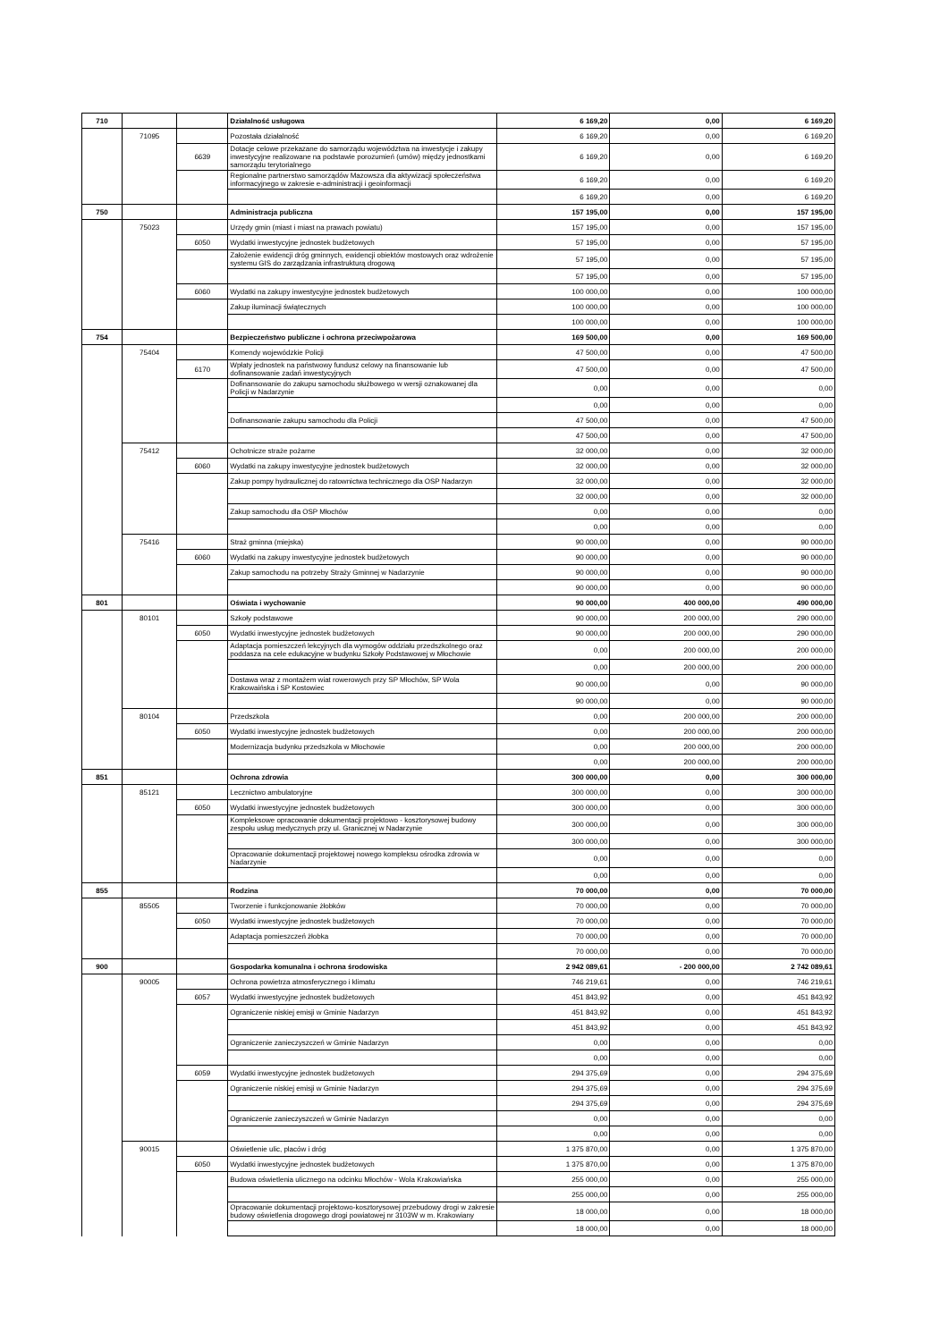| 710 | | | Działalność usługowa | 6 169,20 | 0,00 | 6 169,20 |
| | 71095 | | Pozostała działalność | 6 169,20 | 0,00 | 6 169,20 |
| | | 6639 | Dotacje celowe przekazane do samorządu województwa na inwestycje i zakupy inwestycyjne realizowane na podstawie porozumień (umów) między jednostkami samorządu terytorialnego | 6 169,20 | 0,00 | 6 169,20 |
| | | | Regionalne partnerstwo samorządów Mazowsza dla aktywizacji społeczeństwa informacyjnego w zakresie e-administracji i geoinformacji | 6 169,20 | 0,00 | 6 169,20 |
| | | | | 6 169,20 | 0,00 | 6 169,20 |
| 750 | | | Administracja publiczna | 157 195,00 | 0,00 | 157 195,00 |
| | 75023 | | Urzędy gmin (miast i miast na prawach powiatu) | 157 195,00 | 0,00 | 157 195,00 |
| | | 6050 | Wydatki inwestycyjne jednostek budżetowych | 57 195,00 | 0,00 | 57 195,00 |
| | | | Założenie ewidencji dróg gminnych, ewidencji obiektów mostowych oraz wdrożenie systemu GIS do zarządzania infrastrukturą drogową | 57 195,00 | 0,00 | 57 195,00 |
| | | | | 57 195,00 | 0,00 | 57 195,00 |
| | | 6060 | Wydatki na zakupy inwestycyjne jednostek budżetowych | 100 000,00 | 0,00 | 100 000,00 |
| | | | Zakup iluminacji świątecznych | 100 000,00 | 0,00 | 100 000,00 |
| | | | | 100 000,00 | 0,00 | 100 000,00 |
| 754 | | | Bezpieczeństwo publiczne i ochrona przeciwpożarowa | 169 500,00 | 0,00 | 169 500,00 |
| | 75404 | | Komendy wojewódzkie Policji | 47 500,00 | 0,00 | 47 500,00 |
| | | 6170 | Wpłaty jednostek na państwowy fundusz celowy na finansowanie lub dofinansowanie zadań inwestycyjnych | 47 500,00 | 0,00 | 47 500,00 |
| | | | Dofinansowanie do zakupu samochodu służbowego w wersji oznakowanej dla Policji w Nadarzynie | 0,00 | 0,00 | 0,00 |
| | | | | 0,00 | 0,00 | 0,00 |
| | | | Dofinansowanie zakupu samochodu dla Policji | 47 500,00 | 0,00 | 47 500,00 |
| | | | | 47 500,00 | 0,00 | 47 500,00 |
| | 75412 | | Ochotnicze straże pożarne | 32 000,00 | 0,00 | 32 000,00 |
| | | 6060 | Wydatki na zakupy inwestycyjne jednostek budżetowych | 32 000,00 | 0,00 | 32 000,00 |
| | | | Zakup pompy hydraulicznej do ratownictwa technicznego dla OSP Nadarzyn | 32 000,00 | 0,00 | 32 000,00 |
| | | | | 32 000,00 | 0,00 | 32 000,00 |
| | | | Zakup samochodu dla OSP Młochów | 0,00 | 0,00 | 0,00 |
| | | | | 0,00 | 0,00 | 0,00 |
| | 75416 | | Straż gminna (miejska) | 90 000,00 | 0,00 | 90 000,00 |
| | | 6060 | Wydatki na zakupy inwestycyjne jednostek budżetowych | 90 000,00 | 0,00 | 90 000,00 |
| | | | Zakup samochodu na potrzeby Straży Gminnej w Nadarzynie | 90 000,00 | 0,00 | 90 000,00 |
| | | | | 90 000,00 | 0,00 | 90 000,00 |
| 801 | | | Oświata i wychowanie | 90 000,00 | 400 000,00 | 490 000,00 |
| | 80101 | | Szkoły podstawowe | 90 000,00 | 200 000,00 | 290 000,00 |
| | | 6050 | Wydatki inwestycyjne jednostek budżetowych | 90 000,00 | 200 000,00 | 290 000,00 |
| | | | Adaptacja pomieszczeń lekcyjnych dla wymogów oddziału przedszkolnego oraz poddasza na cele edukacyjne w budynku Szkoły Podstawowej w Młochowie | 0,00 | 200 000,00 | 200 000,00 |
| | | | | 0,00 | 200 000,00 | 200 000,00 |
| | | | Dostawa wraz z montażem wiat rowerowych przy SP Młochów, SP Wola Krakowaińska i SP Kostowiec | 90 000,00 | 0,00 | 90 000,00 |
| | | | | 90 000,00 | 0,00 | 90 000,00 |
| | 80104 | | Przedszkola | 0,00 | 200 000,00 | 200 000,00 |
| | | 6050 | Wydatki inwestycyjne jednostek budżetowych | 0,00 | 200 000,00 | 200 000,00 |
| | | | Modernizacja budynku przedszkola w Młochowie | 0,00 | 200 000,00 | 200 000,00 |
| | | | | 0,00 | 200 000,00 | 200 000,00 |
| 851 | | | Ochrona zdrowia | 300 000,00 | 0,00 | 300 000,00 |
| | 85121 | | Lecznictwo ambulatoryjne | 300 000,00 | 0,00 | 300 000,00 |
| | | 6050 | Wydatki inwestycyjne jednostek budżetowych | 300 000,00 | 0,00 | 300 000,00 |
| | | | Kompleksowe opracowanie dokumentacji projektowo - kosztorysowej budowy zespołu usług medycznych przy ul. Granicznej w Nadarzynie | 300 000,00 | 0,00 | 300 000,00 |
| | | | | 300 000,00 | 0,00 | 300 000,00 |
| | | | Opracowanie dokumentacji projektowej nowego kompleksu ośrodka zdrowia w Nadarzynie | 0,00 | 0,00 | 0,00 |
| | | | | 0,00 | 0,00 | 0,00 |
| 855 | | | Rodzina | 70 000,00 | 0,00 | 70 000,00 |
| | 85505 | | Tworzenie i funkcjonowanie żłobków | 70 000,00 | 0,00 | 70 000,00 |
| | | 6050 | Wydatki inwestycyjne jednostek budżetowych | 70 000,00 | 0,00 | 70 000,00 |
| | | | Adaptacja pomieszczeń żłobka | 70 000,00 | 0,00 | 70 000,00 |
| | | | | 70 000,00 | 0,00 | 70 000,00 |
| 900 | | | Gospodarka komunalna i ochrona środowiska | 2 942 089,61 | - 200 000,00 | 2 742 089,61 |
| | 90005 | | Ochrona powietrza atmosferycznego i klimatu | 746 219,61 | 0,00 | 746 219,61 |
| | | 6057 | Wydatki inwestycyjne jednostek budżetowych | 451 843,92 | 0,00 | 451 843,92 |
| | | | Ograniczenie niskiej emisji w Gminie Nadarzyn | 451 843,92 | 0,00 | 451 843,92 |
| | | | | 451 843,92 | 0,00 | 451 843,92 |
| | | | Ograniczenie zanieczyszczeń w Gminie Nadarzyn | 0,00 | 0,00 | 0,00 |
| | | | | 0,00 | 0,00 | 0,00 |
| | | 6059 | Wydatki inwestycyjne jednostek budżetowych | 294 375,69 | 0,00 | 294 375,69 |
| | | | Ograniczenie niskiej emisji w Gminie Nadarzyn | 294 375,69 | 0,00 | 294 375,69 |
| | | | | 294 375,69 | 0,00 | 294 375,69 |
| | | | Ograniczenie zanieczyszczeń w Gminie Nadarzyn | 0,00 | 0,00 | 0,00 |
| | | | | 0,00 | 0,00 | 0,00 |
| | 90015 | | Oświetlenie ulic, placów i dróg | 1 375 870,00 | 0,00 | 1 375 870,00 |
| | | 6050 | Wydatki inwestycyjne jednostek budżetowych | 1 375 870,00 | 0,00 | 1 375 870,00 |
| | | | Budowa oświetlenia ulicznego na odcinku Młochów - Wola Krakowiańska | 255 000,00 | 0,00 | 255 000,00 |
| | | | | 255 000,00 | 0,00 | 255 000,00 |
| | | | Opracowanie dokumentacji projektowo-kosztorysowej przebudowy drogi w zakresie budowy oświetlenia drogowego drogi powiatowej nr 3103W w m. Krakowiany | 18 000,00 | 0,00 | 18 000,00 |
| | | | | 18 000,00 | 0,00 | 18 000,00 |